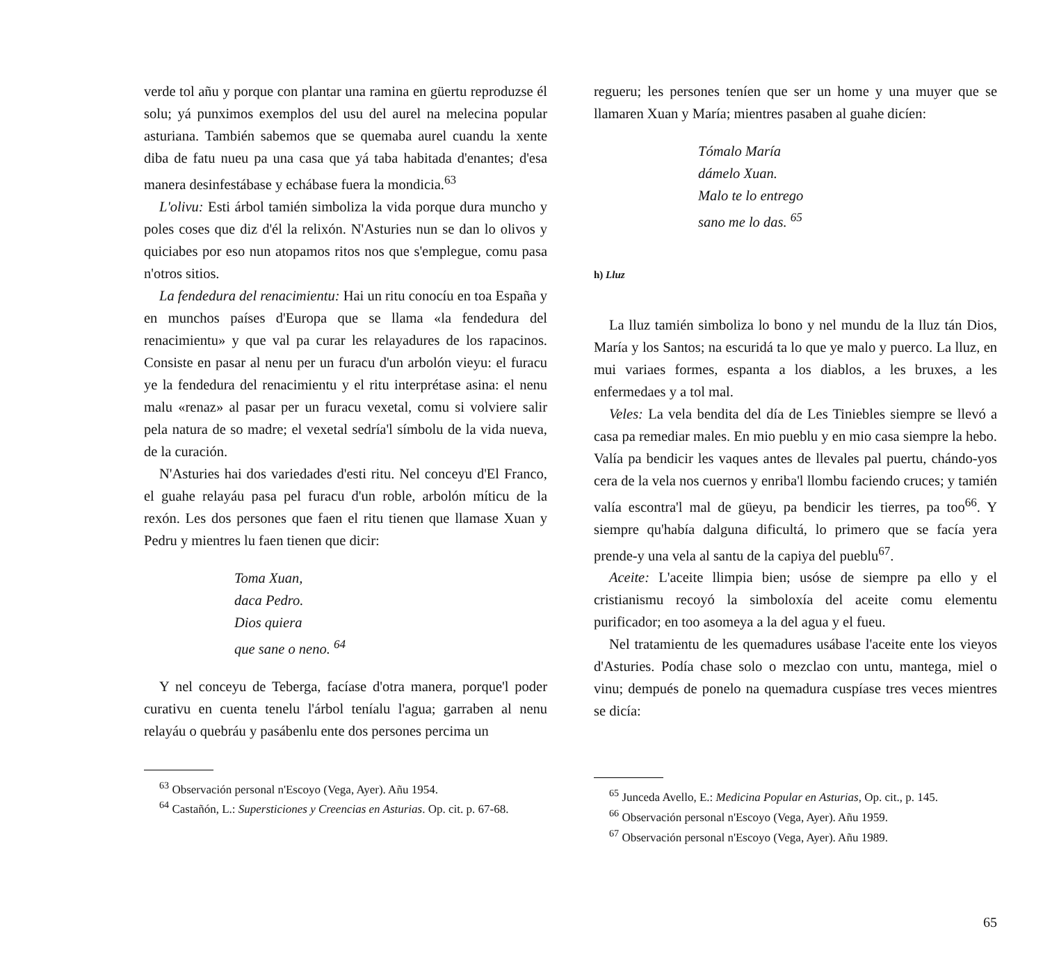verde tol añu y porque con plantar una ramina en güertu reproduzse él solu; yá punximos exemplos del usu del aurel na melecina popular asturiana. También sabemos que se quemaba aurel cuandu la xente diba de fatu nueu pa una casa que yá taba habitada d'enantes; d'esa manera desinfestábase y echábase fuera la mondicia.<sup>63</sup>
L'olivu: Esti árbol tamién simboliza la vida porque dura muncho y poles coses que diz d'él la relixón. N'Asturies nun se dan lo olivos y quiciabes por eso nun atopamos ritos nos que s'emplegue, comu pasa n'otros sitios.
La fendedura del renacimientu: Hai un ritu conocíu en toa España y en munchos países d'Europa que se llama «la fendedura del renacimientu» y que val pa curar les relayadures de los rapacinos. Consiste en pasar al nenu per un furacu d'un arbolón vieyu: el furacu ye la fendedura del renacimientu y el ritu interprétase asina: el nenu malu «renaz» al pasar per un furacu vexetal, comu si volviere salir pela natura de so madre; el vexetal sedría'l símbolu de la vida nueva, de la curación.
N'Asturies hai dos variedades d'esti ritu. Nel conceyu d'El Franco, el guahe relayáu pasa pel furacu d'un roble, arbolón míticu de la rexón. Les dos persones que faen el ritu tienen que llamase Xuan y Pedru y mientres lu faen tienen que dicir:
Toma Xuan,
daca Pedro.
Dios quiera
que sane o neno. <sup>64</sup>
Y nel conceyu de Teberga, facíase d'otra manera, porque'l poder curativu en cuenta tenelu l'árbol teníalu l'agua; garraben al nenu relayáu o quebráu y pasábenlu ente dos persones percima un
<sup>63</sup> Observación personal n'Escoyo (Vega, Ayer). Añu 1954.
<sup>64</sup> Castañón, L.: Supersticiones y Creencias en Asturias. Op. cit. p. 67-68.
regueru; les persones teníen que ser un home y una muyer que se llamaren Xuan y María; mientres pasaben al guahe dicíen:
Tómalo María
dámelo Xuan.
Malo te lo entrego
sano me lo das. <sup>65</sup>
h) Lluz
La lluz tamién simboliza lo bono y nel mundu de la lluz tán Dios, María y los Santos; na escuridá ta lo que ye malo y puerco. La lluz, en mui variaes formes, espanta a los diablos, a les bruxes, a les enfermedaes y a tol mal.
Veles: La vela bendita del día de Les Tiniebles siempre se llevó a casa pa remediar males. En mio pueblu y en mio casa siempre la hebo. Valía pa bendicir les vaques antes de llevales pal puertu, chándo-yos cera de la vela nos cuernos y enriba'l llombu faciendo cruces; y tamién valía escontra'l mal de güeyu, pa bendicir les tierres, pa too<sup>66</sup>. Y siempre qu'había dalguna dificultá, lo primero que se facía yera prende-y una vela al santu de la capiya del pueblu<sup>67</sup>.
Aceite: L'aceite llimpia bien; usóse de siempre pa ello y el cristianismu recoyó la simboloxía del aceite comu elementu purificador; en too asomeya a la del agua y el fueu.
Nel tratamientu de les quemadures usábase l'aceite ente los vieyos d'Asturies. Podía chase solo o mezclao con untu, mantega, miel o vinu; dempués de ponelo na quemadura cuspíase tres veces mientres se dicía:
<sup>65</sup> Junceda Avello, E.: Medicina Popular en Asturias, Op. cit., p. 145.
<sup>66</sup> Observación personal n'Escoyo (Vega, Ayer). Añu 1959.
<sup>67</sup> Observación personal n'Escoyo (Vega, Ayer). Añu 1989.
65